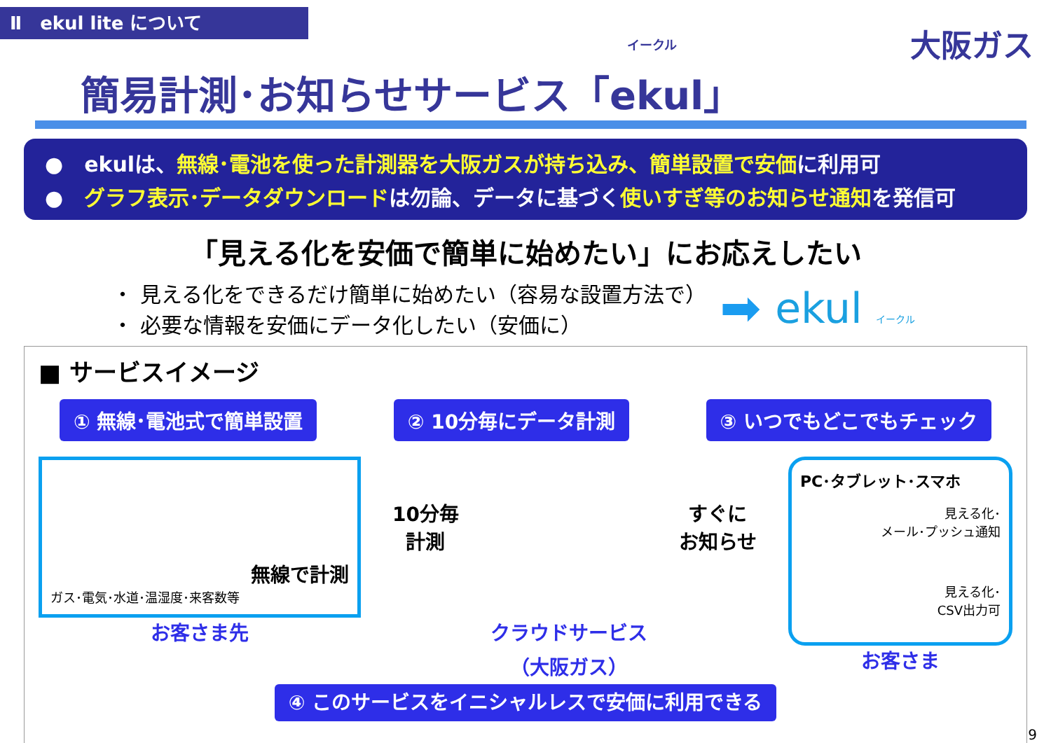Ⅱ　ekul lite について
大阪ガス
イークル
簡易計測･お知らせサービス「ekul」
●　ekulは、無線･電池を使った計測器を大阪ガスが持ち込み、簡単設置で安価に利用可
●　グラフ表示･データダウンロードは勿論、データに基づく使いすぎ等のお知らせ通知を発信可
「見える化を安価で簡単に始めたい」にお応えしたい
・ 見える化をできるだけ簡単に始めたい（容易な設置方法で）
・ 必要な情報を安価にデータ化したい（安価に）
➡ ekul イークル
■ サービスイメージ
① 無線･電池式で簡単設置 ② 10分毎にデータ計測 ③ いつでもどこでもチェック
無線で計測
ガス･電気･水道･温湿度･来客数等
お客さま先
10分毎
計測
クラウドサービス
（大阪ガス）
すぐに
お知らせ
PC･タブレット･スマホ
見える化･
メール･プッシュ通知
見える化･
CSV出力可
お客さま
④ このサービスをイニシャルレスで安価に利用できる
9